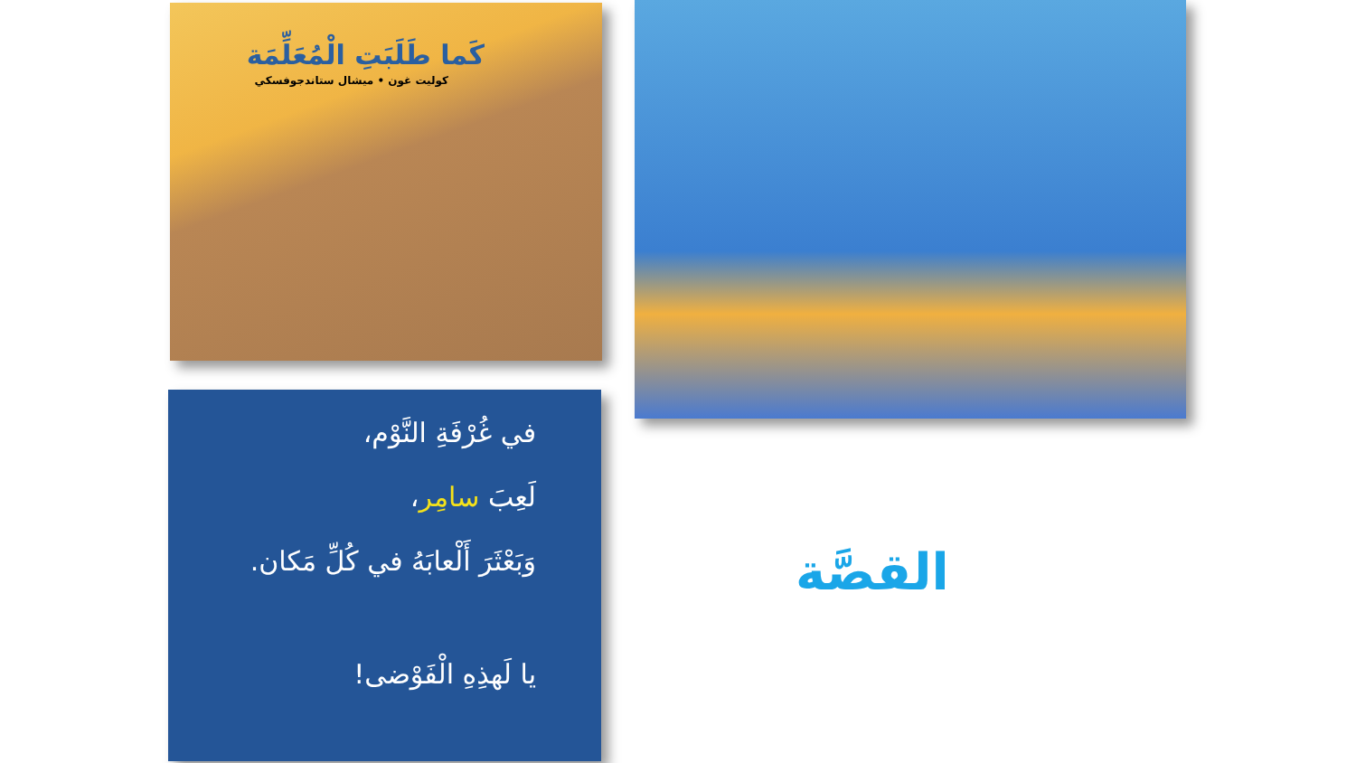كَما طَلَبَتِ الْمُعَلِّمَة
كوليت غون • ميشال ستاندجوفسكي
في غُرْفَةِ النَّوْم،
لَعِبَ سامِر،
وَبَعْثَرَ أَلْعابَهُ في كُلِّ مَكان.
يا لَهذِهِ الْفَوْضى!
القصَّة